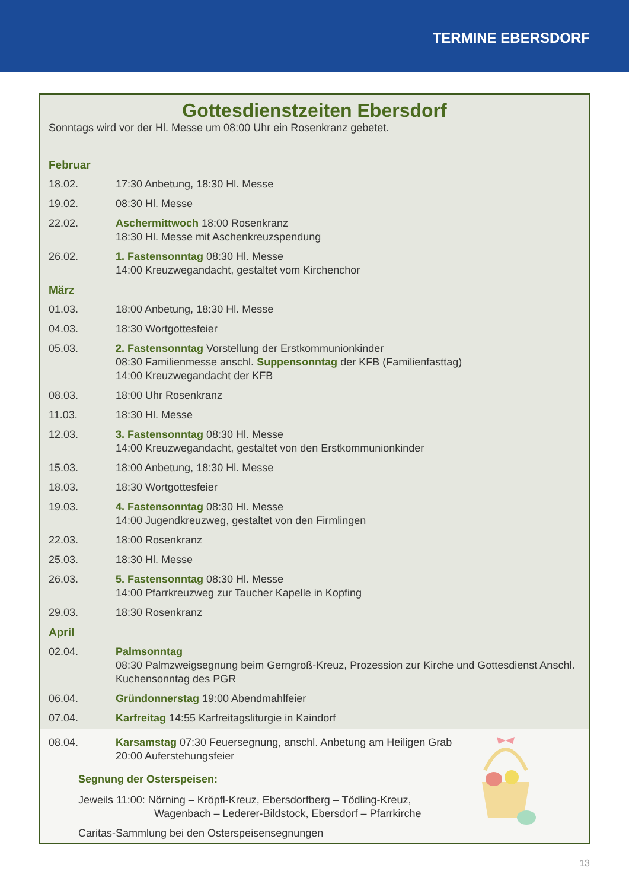TERMINE EBERSDORF
Gottesdienstzeiten Ebersdorf
Sonntags wird vor der Hl. Messe um 08:00 Uhr ein Rosenkranz gebetet.
| Februar | |
| 18.02. | 17:30 Anbetung, 18:30 Hl. Messe |
| 19.02. | 08:30 Hl. Messe |
| 22.02. | Aschermittwoch 18:00 Rosenkranz 18:30 Hl. Messe mit Aschenkreuzspendung |
| 26.02. | 1. Fastensonntag 08:30 Hl. Messe 14:00 Kreuzwegandacht, gestaltet vom Kirchenchor |
| März | |
| 01.03. | 18:00 Anbetung, 18:30 Hl. Messe |
| 04.03. | 18:30 Wortgottesfeier |
| 05.03. | 2. Fastensonntag Vorstellung der Erstkommunionkinder 08:30 Familienmesse anschl. Suppensonntag der KFB (Familienfasttag) 14:00 Kreuzwegandacht der KFB |
| 08.03. | 18:00 Uhr Rosenkranz |
| 11.03. | 18:30 Hl. Messe |
| 12.03. | 3. Fastensonntag 08:30 Hl. Messe 14:00 Kreuzwegandacht, gestaltet von den Erstkommunionkinder |
| 15.03. | 18:00 Anbetung, 18:30 Hl. Messe |
| 18.03. | 18:30 Wortgottesfeier |
| 19.03. | 4. Fastensonntag 08:30 Hl. Messe 14:00 Jugendkreuzweg, gestaltet von den Firmlingen |
| 22.03. | 18:00 Rosenkranz |
| 25.03. | 18:30 Hl. Messe |
| 26.03. | 5. Fastensonntag 08:30 Hl. Messe 14:00 Pfarrkreuzweg zur Taucher Kapelle in Kopfing |
| 29.03. | 18:30 Rosenkranz |
| April | |
| 02.04. | Palmsonntag 08:30 Palmzweigsegnung beim Gerngroß-Kreuz, Prozession zur Kirche und Gottesdienst Anschl. Kuchensonntag des PGR |
| 06.04. | Gründonnerstag 19:00 Abendmahlfeier |
| 07.04. | Karfreitag 14:55 Karfreitagsliturgie in Kaindorf |
| 08.04. | Karsamstag 07:30 Feuersegnung, anschl. Anbetung am Heiligen Grab 20:00 Auferstehungsfeier |
Segnung der Osterspeisen:
Jeweils 11:00: Nörning – Kröpfl-Kreuz, Ebersdorfberg – Tödling-Kreuz,
Wagenbach – Lederer-Bildstock, Ebersdorf – Pfarrkirche
Caritas-Sammlung bei den Osterspeisensegnungen
13